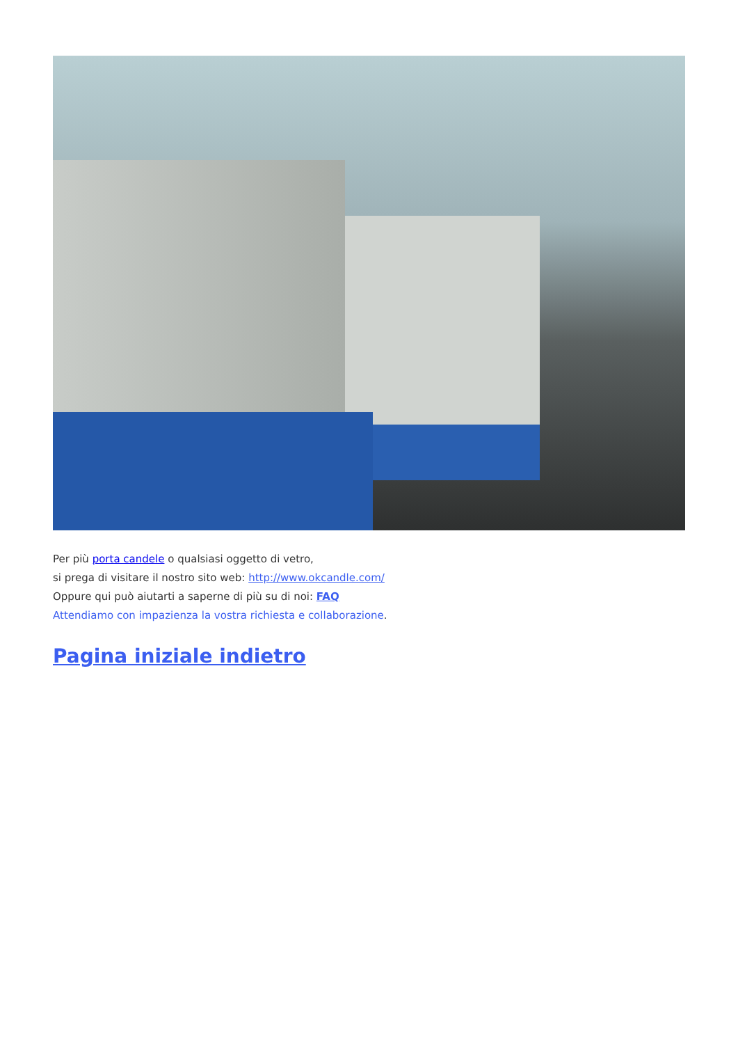Per più porta candele o qualsiasi oggetto di vetro,
si prega di visitare il nostro sito web: http://www.okcandle.com/
Oppure qui può aiutarti a saperne di più su di noi: FAQ
Attendiamo con impazienza la vostra richiesta e collaborazione.
Pagina iniziale indietro